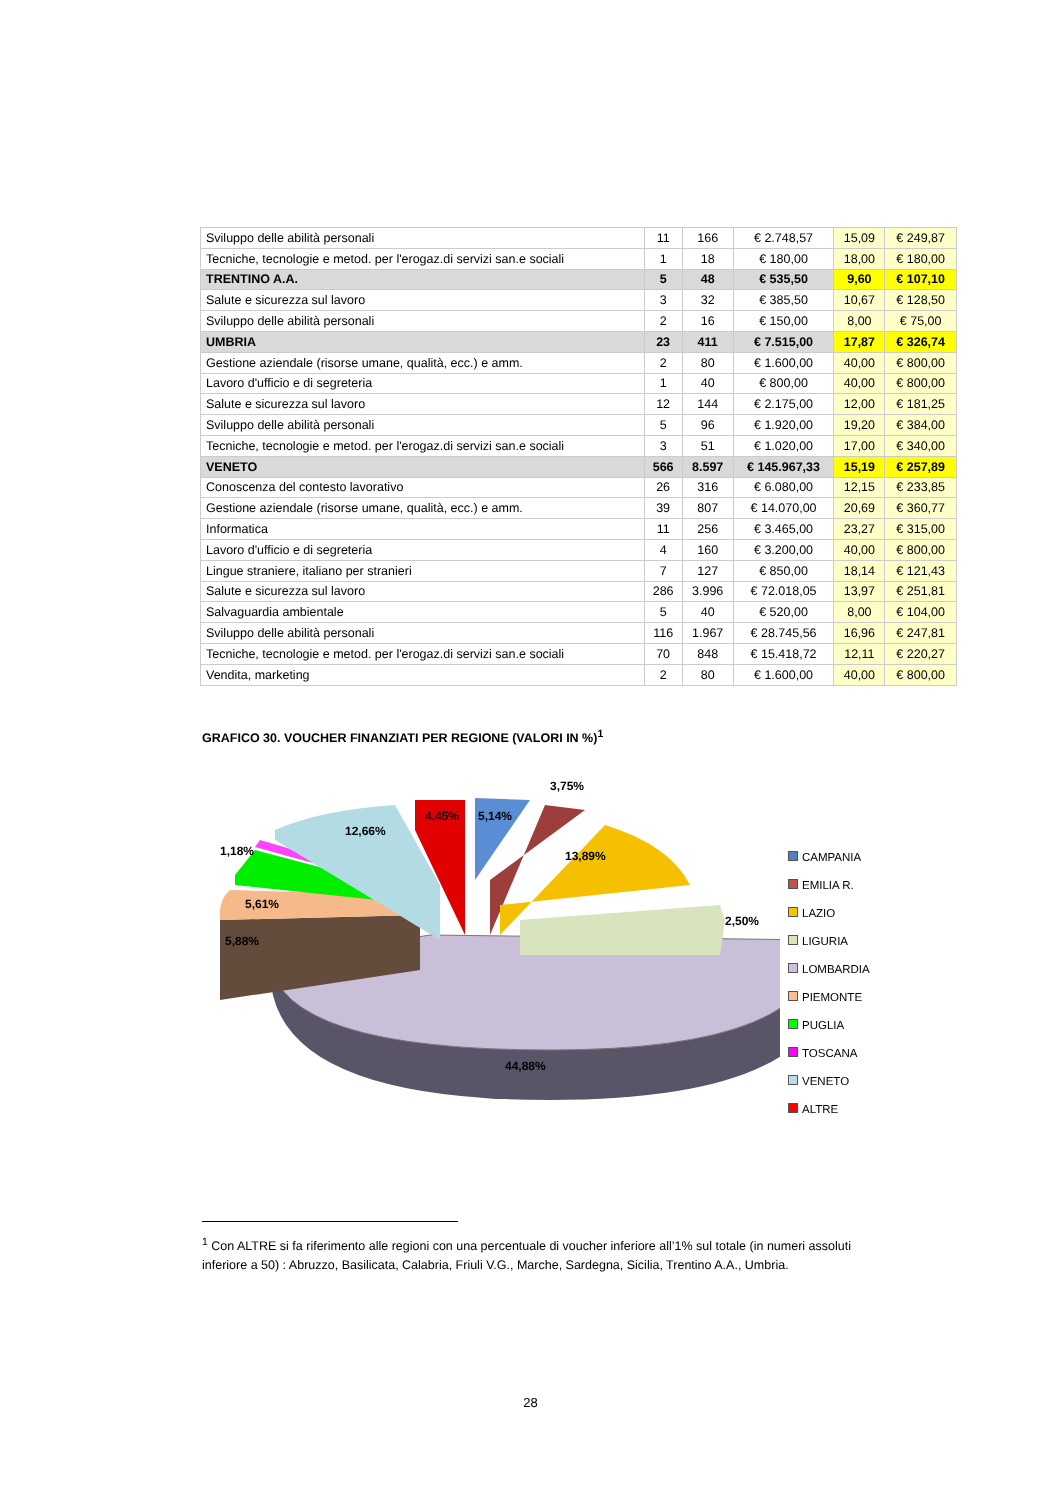| Sviluppo delle abilità personali | 11 | 166 | € 2.748,57 | 15,09 | € 249,87 |
| Tecniche, tecnologie e metod. per l'erogaz.di servizi san.e sociali | 1 | 18 | € 180,00 | 18,00 | € 180,00 |
| TRENTINO A.A. | 5 | 48 | € 535,50 | 9,60 | € 107,10 |
| Salute e sicurezza sul lavoro | 3 | 32 | € 385,50 | 10,67 | € 128,50 |
| Sviluppo delle abilità personali | 2 | 16 | € 150,00 | 8,00 | € 75,00 |
| UMBRIA | 23 | 411 | € 7.515,00 | 17,87 | € 326,74 |
| Gestione aziendale (risorse umane, qualità, ecc.) e amm. | 2 | 80 | € 1.600,00 | 40,00 | € 800,00 |
| Lavoro d'ufficio e di segreteria | 1 | 40 | € 800,00 | 40,00 | € 800,00 |
| Salute e sicurezza sul lavoro | 12 | 144 | € 2.175,00 | 12,00 | € 181,25 |
| Sviluppo delle abilità personali | 5 | 96 | € 1.920,00 | 19,20 | € 384,00 |
| Tecniche, tecnologie e metod. per l'erogaz.di servizi san.e sociali | 3 | 51 | € 1.020,00 | 17,00 | € 340,00 |
| VENETO | 566 | 8.597 | € 145.967,33 | 15,19 | € 257,89 |
| Conoscenza del contesto lavorativo | 26 | 316 | € 6.080,00 | 12,15 | € 233,85 |
| Gestione aziendale (risorse umane, qualità, ecc.) e amm. | 39 | 807 | € 14.070,00 | 20,69 | € 360,77 |
| Informatica | 11 | 256 | € 3.465,00 | 23,27 | € 315,00 |
| Lavoro d'ufficio e di segreteria | 4 | 160 | € 3.200,00 | 40,00 | € 800,00 |
| Lingue straniere, italiano per stranieri | 7 | 127 | € 850,00 | 18,14 | € 121,43 |
| Salute e sicurezza sul lavoro | 286 | 3.996 | € 72.018,05 | 13,97 | € 251,81 |
| Salvaguardia ambientale | 5 | 40 | € 520,00 | 8,00 | € 104,00 |
| Sviluppo delle abilità personali | 116 | 1.967 | € 28.745,56 | 16,96 | € 247,81 |
| Tecniche, tecnologie e metod. per l'erogaz.di servizi san.e sociali | 70 | 848 | € 15.418,72 | 12,11 | € 220,27 |
| Vendita, marketing | 2 | 80 | € 1.600,00 | 40,00 | € 800,00 |
GRAFICO 30. VOUCHER FINANZIATI PER REGIONE (VALORI IN %)<sup>1</sup>
44,88%
13,89%
2,50%
3,75%
5,14%
4,45%
12,66%
1,18%
5,61%
5,88%
CAMPANIA
EMILIA R.
LAZIO
LIGURIA
LOMBARDIA
PIEMONTE
PUGLIA
TOSCANA
VENETO
ALTRE
<sup>1</sup> Con ALTRE si fa riferimento alle regioni con una percentuale di voucher inferiore all’1% sul totale (in numeri assoluti inferiore a 50) : Abruzzo, Basilicata, Calabria, Friuli V.G., Marche, Sardegna, Sicilia, Trentino A.A., Umbria.
28